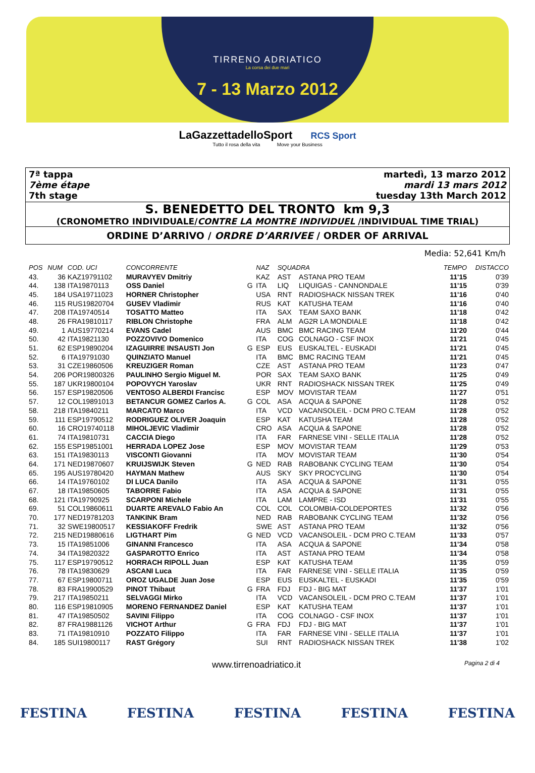TIRRENO ADRIATICO
La corsa dei due mari
7 - 13 Marzo 2012
LaGazzettadelloSport RCS Sport
Tutto il rosa della vita Move your Business
7ª tappa
7ème étape
7th stage
martedì, 13 marzo 2012
mardi 13 mars 2012
tuesday 13th March 2012
S. BENEDETTO DEL TRONTO km 9,3
(CRONOMETRO INDIVIDUALE/CONTRE LA MONTRE INDIVIDUEL /INDIVIDUAL TIME TRIAL)
ORDINE D’ARRIVO / ORDRE D’ARRIVEE / ORDER OF ARRIVAL
Media: 52,641 Km/h
| POS | NUM | COD. UCI | CONCORRENTE | | NAZ | SQUADRA | | TEMPO | DISTACCO |
| --- | --- | --- | --- | --- | --- | --- | --- | --- | --- |
| 43. | 36 | KAZ19791102 | MURAVYEV Dmitriy | | KAZ | AST | ASTANA PRO TEAM | 11'15 | 0'39 |
| 44. | 138 | ITA19870113 | OSS Daniel | G | ITA | LIQ | LIQUIGAS - CANNONDALE | 11'15 | 0'39 |
| 45. | 184 | USA19711023 | HORNER Christopher | | USA | RNT | RADIOSHACK NISSAN TREK | 11'16 | 0'40 |
| 46. | 115 | RUS19820704 | GUSEV Vladimir | | RUS | KAT | KATUSHA TEAM | 11'16 | 0'40 |
| 47. | 208 | ITA19740514 | TOSATTO Matteo | | ITA | SAX | TEAM SAXO BANK | 11'18 | 0'42 |
| 48. | 26 | FRA19810117 | RIBLON Christophe | | FRA | ALM | AG2R LA MONDIALE | 11'18 | 0'42 |
| 49. | 1 | AUS19770214 | EVANS Cadel | | AUS | BMC | BMC RACING TEAM | 11'20 | 0'44 |
| 50. | 42 | ITA19821130 | POZZOVIVO Domenico | | ITA | COG | COLNAGO - CSF INOX | 11'21 | 0'45 |
| 51. | 62 | ESP19890204 | IZAGUIRRE INSAUSTI Jon | G | ESP | EUS | EUSKALTEL - EUSKADI | 11'21 | 0'45 |
| 52. | 6 | ITA19791030 | QUINZIATO Manuel | | ITA | BMC | BMC RACING TEAM | 11'21 | 0'45 |
| 53. | 31 | CZE19860506 | KREUZIGER Roman | | CZE | AST | ASTANA PRO TEAM | 11'23 | 0'47 |
| 54. | 206 | POR19800326 | PAULINHO Sergio Miguel M. | | POR | SAX | TEAM SAXO BANK | 11'25 | 0'49 |
| 55. | 187 | UKR19800104 | POPOVYCH Yaroslav | | UKR | RNT | RADIOSHACK NISSAN TREK | 11'25 | 0'49 |
| 56. | 157 | ESP19820506 | VENTOSO ALBERDI Francisc | | ESP | MOV | MOVISTAR TEAM | 11'27 | 0'51 |
| 57. | 12 | COL19891013 | BETANCUR GOMEZ Carlos A. | G | COL | ASA | ACQUA & SAPONE | 11'28 | 0'52 |
| 58. | 218 | ITA19840211 | MARCATO Marco | | ITA | VCD | VACANSOLEIL - DCM PRO C.TEAM | 11'28 | 0'52 |
| 59. | 111 | ESP19790512 | RODRIGUEZ OLIVER Joaquin | | ESP | KAT | KATUSHA TEAM | 11'28 | 0'52 |
| 60. | 16 | CRO19740118 | MIHOLJEVIC Vladimir | | CRO | ASA | ACQUA & SAPONE | 11'28 | 0'52 |
| 61. | 74 | ITA19810731 | CACCIA Diego | | ITA | FAR | FARNESE VINI - SELLE ITALIA | 11'28 | 0'52 |
| 62. | 155 | ESP19851001 | HERRADA LOPEZ Jose | | ESP | MOV | MOVISTAR TEAM | 11'29 | 0'53 |
| 63. | 151 | ITA19830113 | VISCONTI Giovanni | | ITA | MOV | MOVISTAR TEAM | 11'30 | 0'54 |
| 64. | 171 | NED19870607 | KRUIJSWIJK Steven | G | NED | RAB | RABOBANK CYCLING TEAM | 11'30 | 0'54 |
| 65. | 195 | AUS19780420 | HAYMAN Mathew | | AUS | SKY | SKY PROCYCLING | 11'30 | 0'54 |
| 66. | 14 | ITA19760102 | DI LUCA Danilo | | ITA | ASA | ACQUA & SAPONE | 11'31 | 0'55 |
| 67. | 18 | ITA19850605 | TABORRE Fabio | | ITA | ASA | ACQUA & SAPONE | 11'31 | 0'55 |
| 68. | 121 | ITA19790925 | SCARPONI Michele | | ITA | LAM | LAMPRE - ISD | 11'31 | 0'55 |
| 69. | 51 | COL19860611 | DUARTE AREVALO Fabio An | | COL | COL | COLOMBIA-COLDEPORTES | 11'32 | 0'56 |
| 70. | 177 | NED19781203 | TANKINK Bram | | NED | RAB | RABOBANK CYCLING TEAM | 11'32 | 0'56 |
| 71. | 32 | SWE19800517 | KESSIAKOFF Fredrik | | SWE | AST | ASTANA PRO TEAM | 11'32 | 0'56 |
| 72. | 215 | NED19880616 | LIGTHART Pim | G | NED | VCD | VACANSOLEIL - DCM PRO C.TEAM | 11'33 | 0'57 |
| 73. | 15 | ITA19851006 | GINANNI Francesco | | ITA | ASA | ACQUA & SAPONE | 11'34 | 0'58 |
| 74. | 34 | ITA19820322 | GASPAROTTO Enrico | | ITA | AST | ASTANA PRO TEAM | 11'34 | 0'58 |
| 75. | 117 | ESP19790512 | HORRACH RIPOLL Juan | | ESP | KAT | KATUSHA TEAM | 11'35 | 0'59 |
| 76. | 78 | ITA19830629 | ASCANI Luca | | ITA | FAR | FARNESE VINI - SELLE ITALIA | 11'35 | 0'59 |
| 77. | 67 | ESP19800711 | OROZ UGALDE Juan Jose | | ESP | EUS | EUSKALTEL - EUSKADI | 11'35 | 0'59 |
| 78. | 83 | FRA19900529 | PINOT Thibaut | G | FRA | FDJ | FDJ - BIG MAT | 11'37 | 1'01 |
| 79. | 217 | ITA19850211 | SELVAGGI Mirko | | ITA | VCD | VACANSOLEIL - DCM PRO C.TEAM | 11'37 | 1'01 |
| 80. | 116 | ESP19810905 | MORENO FERNANDEZ Daniel | | ESP | KAT | KATUSHA TEAM | 11'37 | 1'01 |
| 81. | 47 | ITA19850502 | SAVINI Filippo | | ITA | COG | COLNAGO - CSF INOX | 11'37 | 1'01 |
| 82. | 87 | FRA19881126 | VICHOT Arthur | G | FRA | FDJ | FDJ - BIG MAT | 11'37 | 1'01 |
| 83. | 71 | ITA19810910 | POZZATO Filippo | | ITA | FAR | FARNESE VINI - SELLE ITALIA | 11'37 | 1'01 |
| 84. | 185 | SUI19800117 | RAST Grégory | | SUI | RNT | RADIOSHACK NISSAN TREK | 11'38 | 1'02 |
www.tirrenoadriatico.it Pagina 2 di 4
FESTINA FESTINA FESTINA FESTINA FESTINA